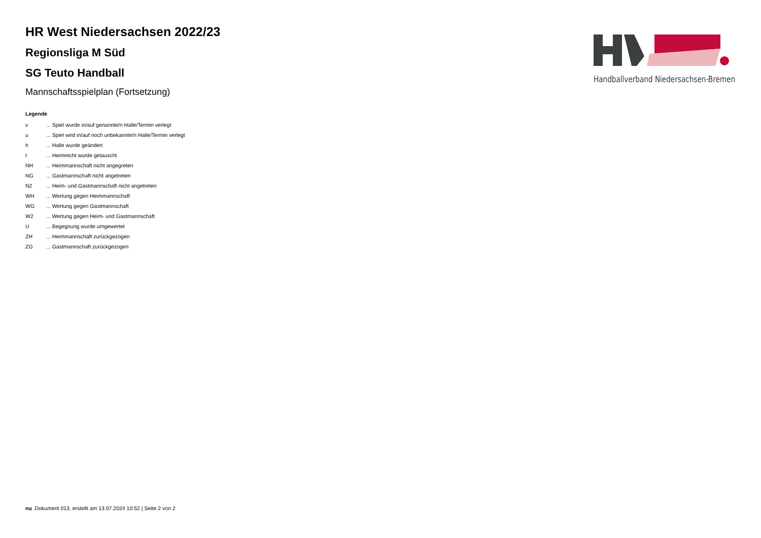Handballverband Niedersachsen-Bremen
HR West Niedersachsen 2022/23
Regionsliga M Süd
SG Teuto Handball
Mannschaftsspielplan (Fortsetzung)
Legende
| v | ... Spiel wurde in/auf genannte/n Halle/Termin verlegt |
| u | ... Spiel wird in/auf noch unbekannte/n Halle/Termin verlegt |
| h | ... Halle wurde geändert |
| t | ... Heimrecht wurde getauscht |
| NH | ... Heimmannschaft nicht angegreten |
| NG | ... Gastmannschaft nicht angetreten |
| N2 | ... Heim- und Gastmannschaft nicht angetreten |
| WH | ... Wertung gegen Heimmannschaft |
| WG | ... Wertung gegen Gastmannschaft |
| W2 | ... Wertung gegen Heim- und Gastmannschaft |
| U | ... Begegnung wurde umgewertet |
| ZH | ... Heimmannschaft zurückgezogen |
| ZG | ... Gastmannschaft zurückgezogen |
nu .Dokument 013, erstellt am 13.07.2024 10:52 | Seite 2 von 2